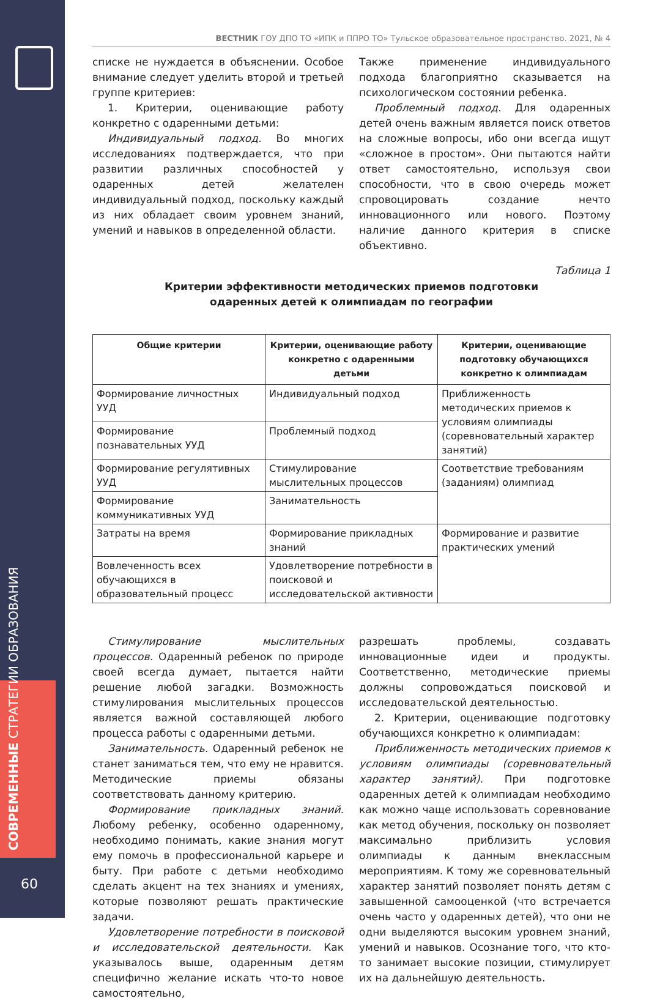СОВРЕМЕННЫЕ СТРАТЕГИИ ОБРАЗОВАНИЯ
60
ВЕСТНИК ГОУ ДПО ТО «ИПК и ППРО ТО» Тульское образовательное пространство. 2021, № 4
списке не нуждается в объяснении. Особое внимание следует уделить второй и третьей группе критериев:
1. Критерии, оценивающие работу конкретно с одаренными детьми:
Индивидуальный подход. Во многих исследованиях подтверждается, что при развитии различных способностей у одаренных детей желателен индивидуальный подход, поскольку каждый из них обладает своим уровнем знаний, умений и навыков в определенной области.
Также применение индивидуального подхода благоприятно сказывается на психологическом состоянии ребенка.
Проблемный подход. Для одаренных детей очень важным является поиск ответов на сложные вопросы, ибо они всегда ищут «сложное в простом». Они пытаются найти ответ самостоятельно, используя свои способности, что в свою очередь может спровоцировать создание нечто инновационного или нового. Поэтому наличие данного критерия в списке объективно.
Таблица 1
Критерии эффективности методических приемов подготовки
одаренных детей к олимпиадам по географии
| Общие критерии | Критерии, оценивающие работу конкретно с одаренными детьми | Критерии, оценивающие подготовку обучающихся конкретно к олимпиадам |
| --- | --- | --- |
| Формирование личностных УУД | Индивидуальный подход | Приближенность методических приемов к условиям олимпиады (соревновательный характер занятий) |
| Формирование познавательных УУД | Проблемный подход | |
| Формирование регулятивных УУД | Стимулирование мыслительных процессов | Соответствие требованиям (заданиям) олимпиад |
| Формирование коммуникативных УУД | Занимательность | |
| Затраты на время | Формирование прикладных знаний | Формирование и развитие практических умений |
| Вовлеченность всех обучающихся в образовательный процесс | Удовлетворение потребности в поисковой и исследовательской активности | |
Стимулирование мыслительных процессов. Одаренный ребенок по природе своей всегда думает, пытается найти решение любой загадки. Возможность стимулирования мыслительных процессов является важной составляющей любого процесса работы с одаренными детьми.
Занимательность. Одаренный ребенок не станет заниматься тем, что ему не нравится. Методические приемы обязаны соответствовать данному критерию.
Формирование прикладных знаний. Любому ребенку, особенно одаренному, необходимо понимать, какие знания могут ему помочь в профессиональной карьере и быту. При работе с детьми необходимо сделать акцент на тех знаниях и умениях, которые позволяют решать практические задачи.
Удовлетворение потребности в поисковой и исследовательской деятельности. Как указывалось выше, одаренным детям специфично желание искать что-то новое самостоятельно,
разрешать проблемы, создавать инновационные идеи и продукты. Соответственно, методические приемы должны сопровождаться поисковой и исследовательской деятельностью.
2. Критерии, оценивающие подготовку обучающихся конкретно к олимпиадам:
Приближенность методических приемов к условиям олимпиады (соревновательный характер занятий). При подготовке одаренных детей к олимпиадам необходимо как можно чаще использовать соревнование как метод обучения, поскольку он позволяет максимально приблизить условия олимпиады к данным внеклассным мероприятиям. К тому же соревновательный характер занятий позволяет понять детям с завышенной самооценкой (что встречается очень часто у одаренных детей), что они не одни выделяются высоким уровнем знаний, умений и навыков. Осознание того, что кто-то занимает высокие позиции, стимулирует их на дальнейшую деятельность.